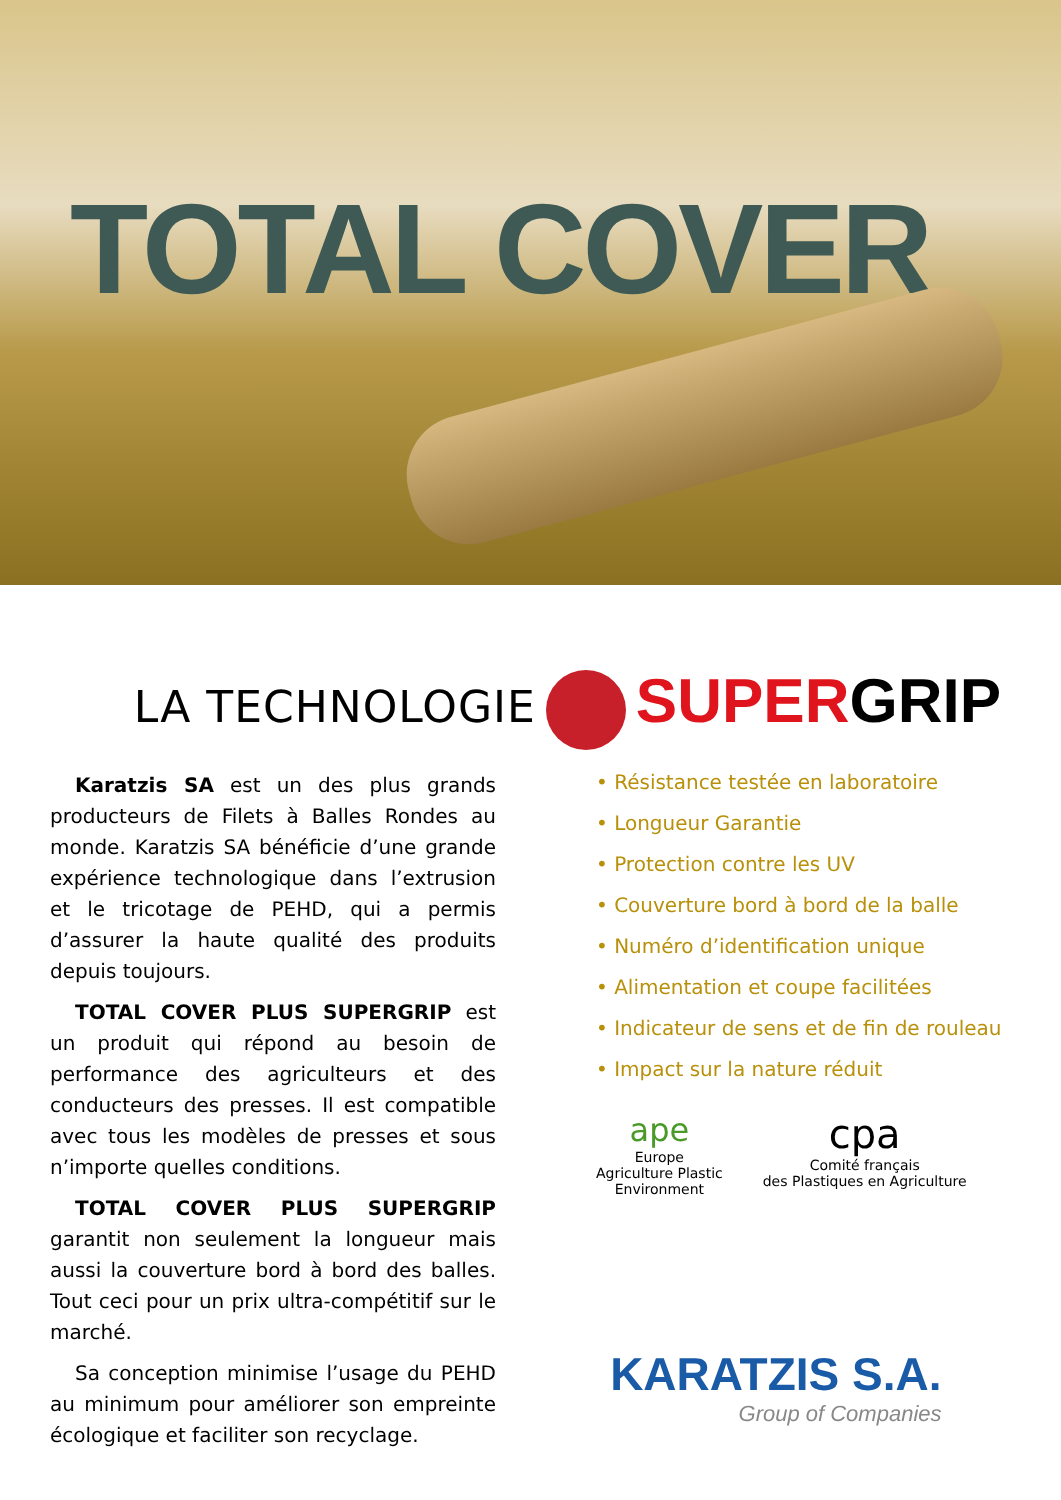TOTAL COVER
LA TECHNOLOGIE SUPERGRIP
Karatzis SA est un des plus grands producteurs de Filets à Balles Rondes au monde. Karatzis SA bénéficie d’une grande expérience technologique dans l’extrusion et le tricotage de PEHD, qui a permis d’assurer la haute qualité des produits depuis toujours.
TOTAL COVER PLUS SUPERGRIP est un produit qui répond au besoin de performance des agriculteurs et des conducteurs des presses. Il est compatible avec tous les modèles de presses et sous n’importe quelles conditions.
TOTAL COVER PLUS SUPERGRIP garantit non seulement la longueur mais aussi la couverture bord à bord des balles. Tout ceci pour un prix ultra-compétitif sur le marché.
Sa conception minimise l’usage du PEHD au minimum pour améliorer son empreinte écologique et faciliter son recyclage.
• Résistance testée en laboratoire
• Longueur Garantie
• Protection contre les UV
• Couverture bord à bord de la balle
• Numéro d’identification unique
• Alimentation et coupe facilitées
• Indicateur de sens et de fin de rouleau
• Impact sur la nature réduit
ape
Europe
Agriculture Plastic
Environment
cpa
Comité français
des Plastiques en Agriculture
KARATZIS S.A.
Group of Companies